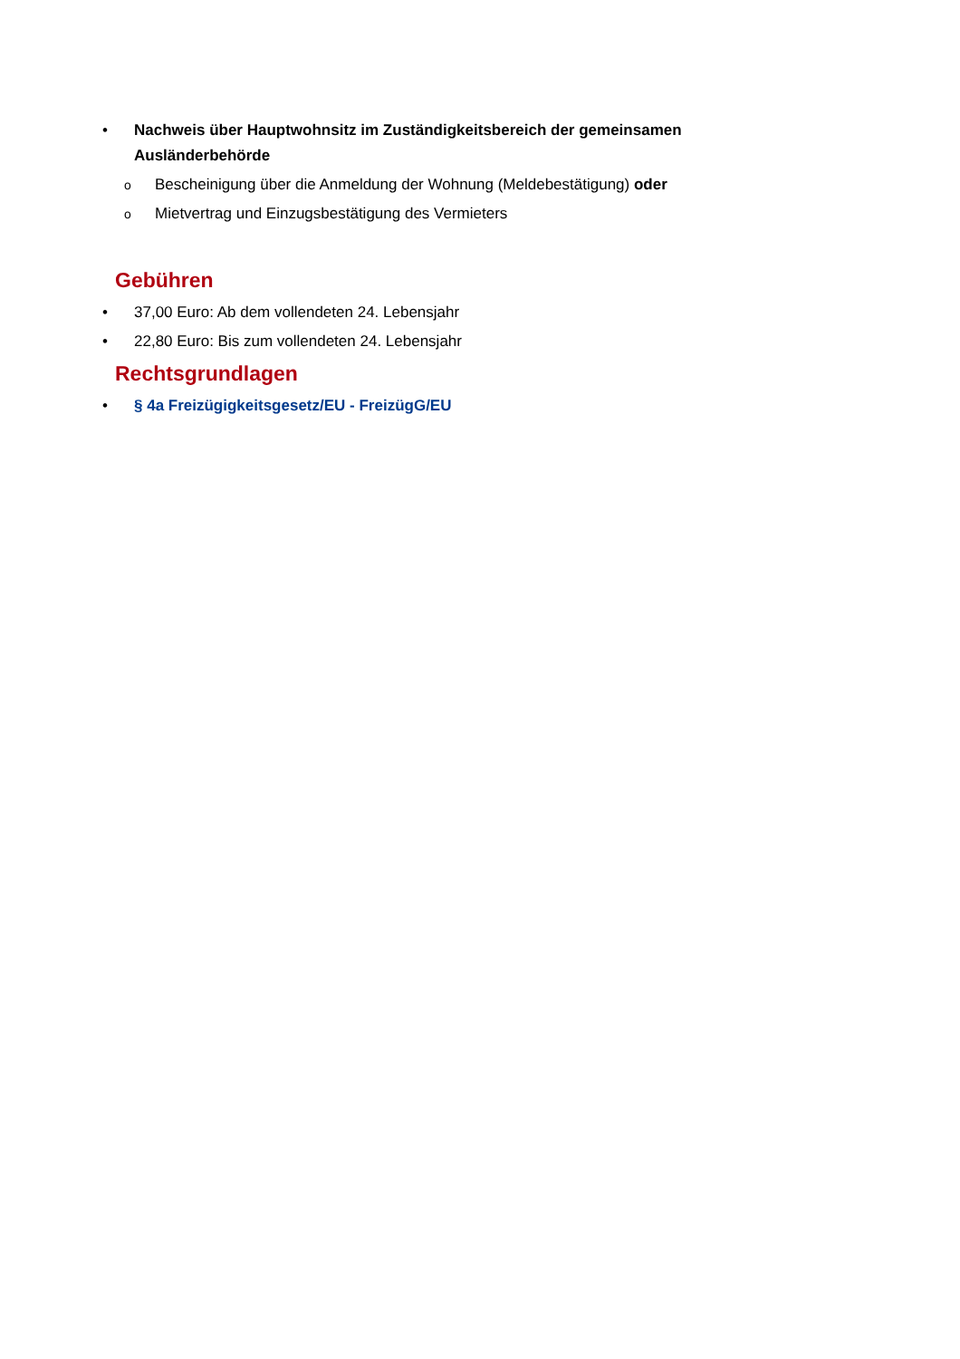• Nachweis über Hauptwohnsitz im Zuständigkeitsbereich der gemeinsamen Ausländerbehörde
o Bescheinigung über die Anmeldung der Wohnung (Meldebestätigung) oder
o Mietvertrag und Einzugsbestätigung des Vermieters
Gebühren
• 37,00 Euro: Ab dem vollendeten 24. Lebensjahr
• 22,80 Euro: Bis zum vollendeten 24. Lebensjahr
Rechtsgrundlagen
• § 4a Freizügigkeitsgesetz/EU - FreizügG/EU